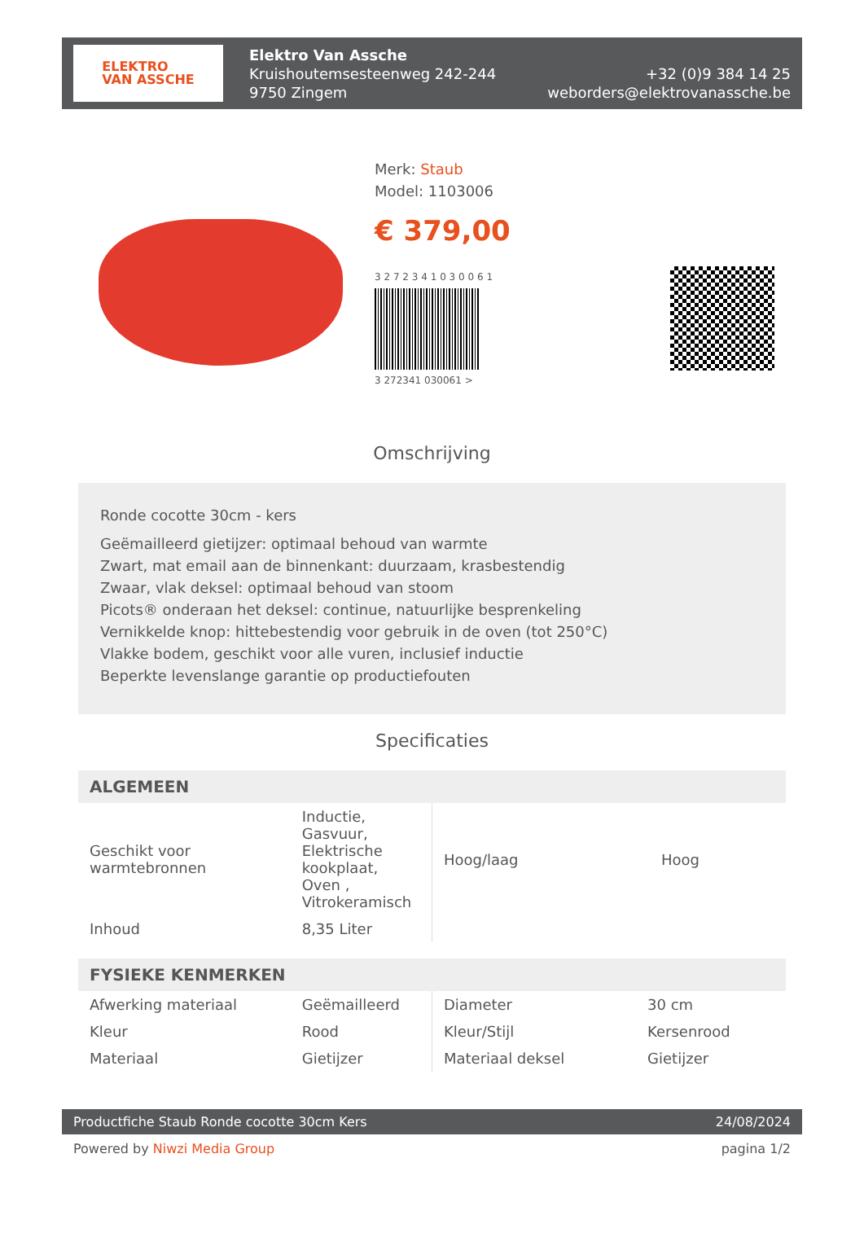ELEKTRO
VAN ASSCHE
Elektro Van Assche
Kruishoutemsesteenweg 242-244
9750 Zingem
+32 (0)9 384 14 25
weborders@elektrovanassche.be
Merk: Staub
Model: 1103006
€ 379,00
3 2 7 2 3 4 1 0 3 0 0 6 1
3 272341 030061 >
Omschrijving
Ronde cocotte 30cm - kers
Geëmailleerd gietijzer: optimaal behoud van warmte
Zwart, mat email aan de binnenkant: duurzaam, krasbestendig
Zwaar, vlak deksel: optimaal behoud van stoom
Picots® onderaan het deksel: continue, natuurlijke besprenkeling
Vernikkelde knop: hittebestendig voor gebruik in de oven (tot 250°C)
Vlakke bodem, geschikt voor alle vuren, inclusief inductie
Beperkte levenslange garantie op productiefouten
Specificaties
| ALGEMEEN | | | |
| --- | --- | --- | --- |
| Geschikt voor warmtebronnen | Inductie, Gasvuur, Elektrische kookplaat, Oven , Vitrokeramisch | Hoog/laag | Hoog |
| Inhoud | 8,35 Liter | | |
| FYSIEKE KENMERKEN | | | |
| --- | --- | --- | --- |
| Afwerking materiaal | Geëmailleerd | Diameter | 30 cm |
| Kleur | Rood | Kleur/Stijl | Kersenrood |
| Materiaal | Gietijzer | Materiaal deksel | Gietijzer |
Productfiche Staub Ronde cocotte 30cm Kers 24/08/2024
Powered by Niwzi Media Group pagina 1/2